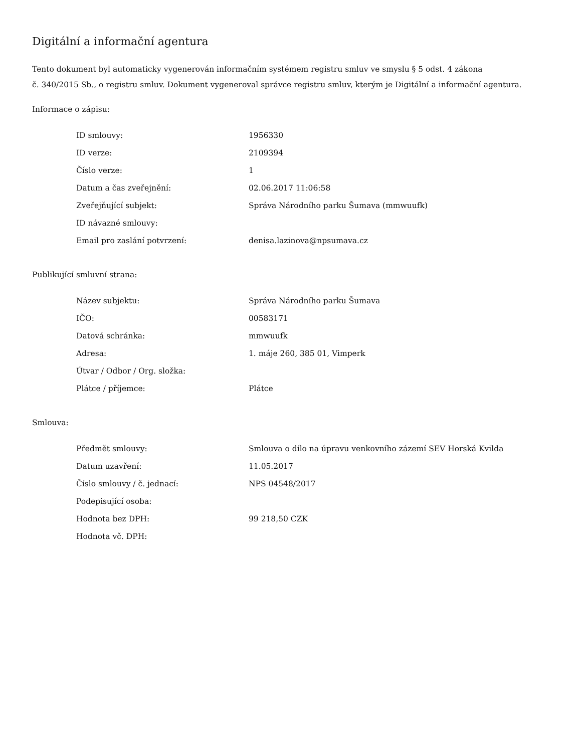Digitální a informační agentura
Tento dokument byl automaticky vygenerován informačním systémem registru smluv ve smyslu § 5 odst. 4 zákona
č. 340/2015 Sb., o registru smluv. Dokument vygeneroval správce registru smluv, kterým je Digitální a informační agentura.
Informace o zápisu:
| ID smlouvy: | 1956330 |
| ID verze: | 2109394 |
| Číslo verze: | 1 |
| Datum a čas zveřejnění: | 02.06.2017 11:06:58 |
| Zveřejňující subjekt: | Správa Národního parku Šumava (mmwuufk) |
| ID návazné smlouvy: | |
| Email pro zaslání potvrzení: | denisa.lazinova@npsumava.cz |
Publikující smluvní strana:
| Název subjektu: | Správa Národního parku Šumava |
| IČO: | 00583171 |
| Datová schránka: | mmwuufk |
| Adresa: | 1. máje 260, 385 01, Vimperk |
| Útvar / Odbor / Org. složka: | |
| Plátce / příjemce: | Plátce |
Smlouva:
| Předmět smlouvy: | Smlouva o dílo na úpravu venkovního zázemí SEV Horská Kvilda |
| Datum uzavření: | 11.05.2017 |
| Číslo smlouvy / č. jednací: | NPS 04548/2017 |
| Podepisující osoba: | |
| Hodnota bez DPH: | 99 218,50 CZK |
| Hodnota vč. DPH: | |